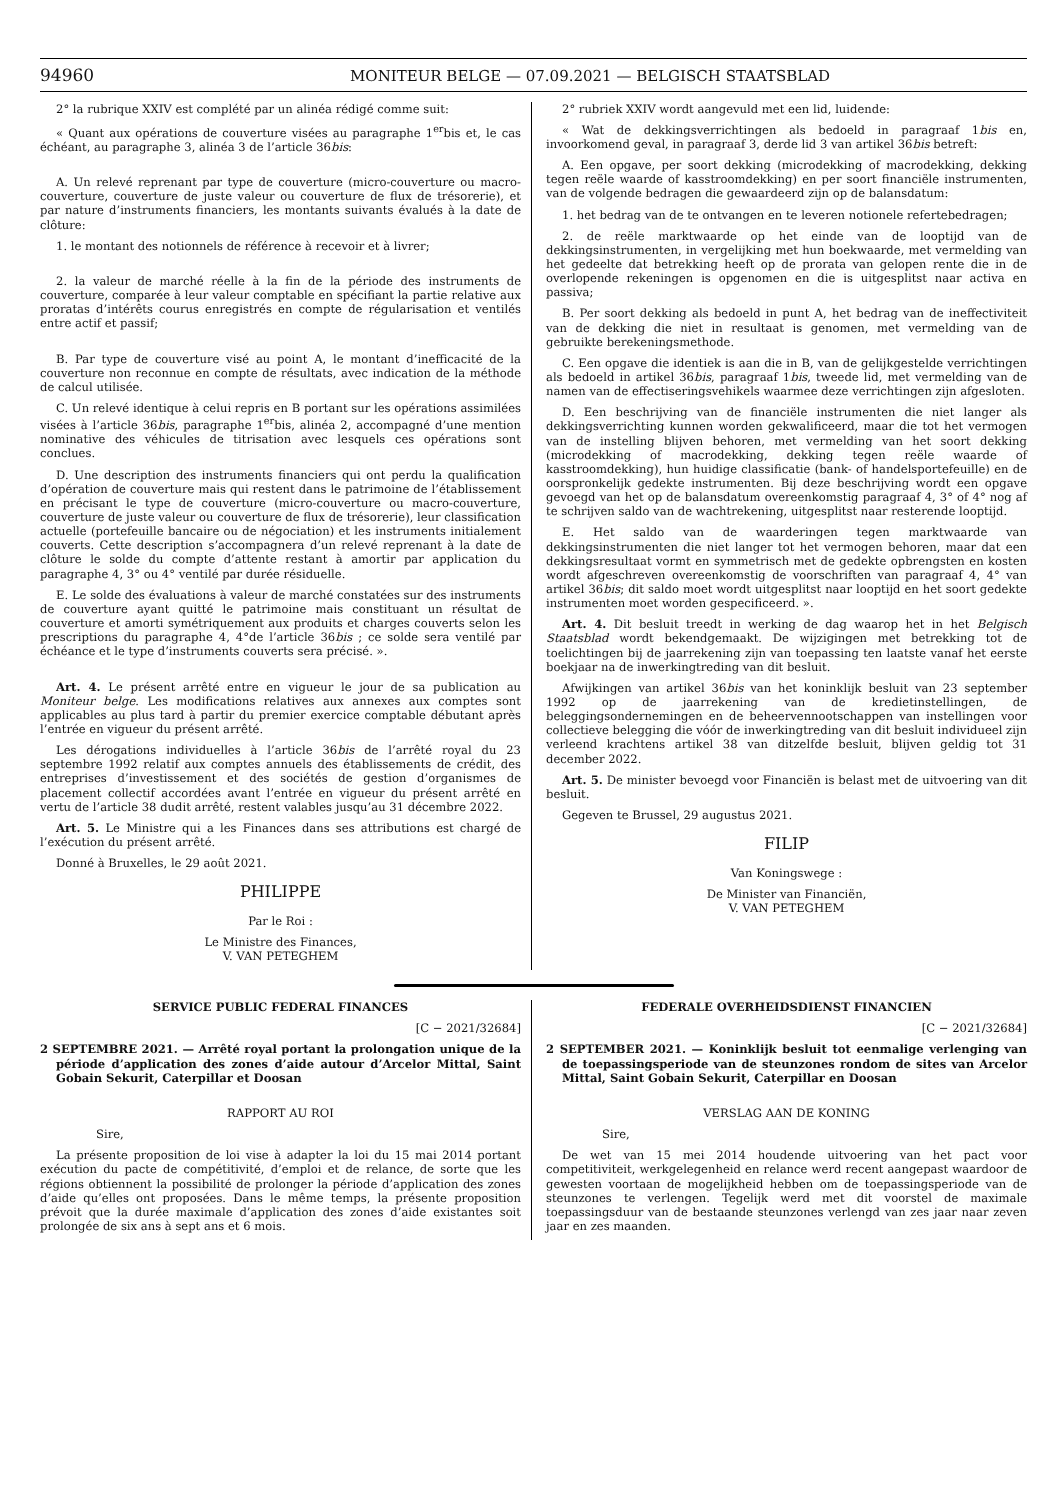94960
MONITEUR BELGE — 07.09.2021 — BELGISCH STAATSBLAD
2° la rubrique XXIV est complété par un alinéa rédigé comme suit:
« Quant aux opérations de couverture visées au paragraphe 1<sup>er</sup>bis et, le cas échéant, au paragraphe 3, alinéa 3 de l’article 36bis:
A. Un relevé reprenant par type de couverture (micro-couverture ou macro-couverture, couverture de juste valeur ou couverture de flux de trésorerie), et par nature d’instruments financiers, les montants suivants évalués à la date de clôture:
1. le montant des notionnels de référence à recevoir et à livrer;
2. la valeur de marché réelle à la fin de la période des instruments de couverture, comparée à leur valeur comptable en spécifiant la partie relative aux proratas d’intérêts courus enregistrés en compte de régularisation et ventilés entre actif et passif;
B. Par type de couverture visé au point A, le montant d’inefficacité de la couverture non reconnue en compte de résultats, avec indication de la méthode de calcul utilisée.
C. Un relevé identique à celui repris en B portant sur les opérations assimilées visées à l’article 36bis, paragraphe 1<sup>er</sup>bis, alinéa 2, accompagné d’une mention nominative des véhicules de titrisation avec lesquels ces opérations sont conclues.
D. Une description des instruments financiers qui ont perdu la qualification d’opération de couverture mais qui restent dans le patrimoine de l’établissement en précisant le type de couverture (micro-couverture ou macro-couverture, couverture de juste valeur ou couverture de flux de trésorerie), leur classification actuelle (portefeuille bancaire ou de négociation) et les instruments initialement couverts. Cette description s’accompagnera d’un relevé reprenant à la date de clôture le solde du compte d’attente restant à amortir par application du paragraphe 4, 3° ou 4° ventilé par durée résiduelle.
E. Le solde des évaluations à valeur de marché constatées sur des instruments de couverture ayant quitté le patrimoine mais constituant un résultat de couverture et amorti symétriquement aux produits et charges couverts selon les prescriptions du paragraphe 4, 4°de l’article 36bis ; ce solde sera ventilé par échéance et le type d’instruments couverts sera précisé. ».
Art. 4. Le présent arrêté entre en vigueur le jour de sa publication au Moniteur belge. Les modifications relatives aux annexes aux comptes sont applicables au plus tard à partir du premier exercice comptable débutant après l’entrée en vigueur du présent arrêté.
Les dérogations individuelles à l’article 36bis de l’arrêté royal du 23 septembre 1992 relatif aux comptes annuels des établissements de crédit, des entreprises d’investissement et des sociétés de gestion d’organismes de placement collectif accordées avant l’entrée en vigueur du présent arrêté en vertu de l’article 38 dudit arrêté, restent valables jusqu’au 31 décembre 2022.
Art. 5. Le Ministre qui a les Finances dans ses attributions est chargé de l’exécution du présent arrêté.
Donné à Bruxelles, le 29 août 2021.
PHILIPPE
Par le Roi :
Le Ministre des Finances,
V. VAN PETEGHEM
2° rubriek XXIV wordt aangevuld met een lid, luidende:
« Wat de dekkingsverrichtingen als bedoeld in paragraaf 1bis en, invoorkomend geval, in paragraaf 3, derde lid 3 van artikel 36bis betreft:
A. Een opgave, per soort dekking (microdekking of macrodekking, dekking tegen reële waarde of kasstroomdekking) en per soort financiële instrumenten, van de volgende bedragen die gewaardeerd zijn op de balansdatum:
1. het bedrag van de te ontvangen en te leveren notionele refertebedragen;
2. de reële marktwaarde op het einde van de looptijd van de dekkingsinstrumenten, in vergelijking met hun boekwaarde, met vermelding van het gedeelte dat betrekking heeft op de prorata van gelopen rente die in de overlopende rekeningen is opgenomen en die is uitgesplitst naar activa en passiva;
B. Per soort dekking als bedoeld in punt A, het bedrag van de ineffectiviteit van de dekking die niet in resultaat is genomen, met vermelding van de gebruikte berekeningsmethode.
C. Een opgave die identiek is aan die in B, van de gelijkgestelde verrichtingen als bedoeld in artikel 36bis, paragraaf 1bis, tweede lid, met vermelding van de namen van de effectiseringsvehikels waarmee deze verrichtingen zijn afgesloten.
D. Een beschrijving van de financiële instrumenten die niet langer als dekkingsverrichting kunnen worden gekwalificeerd, maar die tot het vermogen van de instelling blijven behoren, met vermelding van het soort dekking (microdekking of macrodekking, dekking tegen reële waarde of kasstroomdekking), hun huidige classificatie (bank- of handelsportefeuille) en de oorspronkelijk gedekte instrumenten. Bij deze beschrijving wordt een opgave gevoegd van het op de balansdatum overeenkomstig paragraaf 4, 3° of 4° nog af te schrijven saldo van de wachtrekening, uitgesplitst naar resterende looptijd.
E. Het saldo van de waarderingen tegen marktwaarde van dekkingsinstrumenten die niet langer tot het vermogen behoren, maar dat een dekkingsresultaat vormt en symmetrisch met de gedekte opbrengsten en kosten wordt afgeschreven overeenkomstig de voorschriften van paragraaf 4, 4° van artikel 36bis; dit saldo moet wordt uitgesplitst naar looptijd en het soort gedekte instrumenten moet worden gespecificeerd. ».
Art. 4. Dit besluit treedt in werking de dag waarop het in het Belgisch Staatsblad wordt bekendgemaakt. De wijzigingen met betrekking tot de toelichtingen bij de jaarrekening zijn van toepassing ten laatste vanaf het eerste boekjaar na de inwerkingtreding van dit besluit.
Afwijkingen van artikel 36bis van het koninklijk besluit van 23 september 1992 op de jaarrekening van de kredietinstellingen, de beleggingsondernemingen en de beheervennootschappen van instellingen voor collectieve belegging die vóór de inwerkingtreding van dit besluit individueel zijn verleend krachtens artikel 38 van ditzelfde besluit, blijven geldig tot 31 december 2022.
Art. 5. De minister bevoegd voor Financiën is belast met de uitvoering van dit besluit.
Gegeven te Brussel, 29 augustus 2021.
FILIP
Van Koningswege :
De Minister van Financiën,
V. VAN PETEGHEM
SERVICE PUBLIC FEDERAL FINANCES
[C − 2021/32684]
2 SEPTEMBRE 2021. — Arrêté royal portant la prolongation unique de la période d’application des zones d’aide autour d’Arcelor Mittal, Saint Gobain Sekurit, Caterpillar et Doosan
RAPPORT AU ROI
Sire,
La présente proposition de loi vise à adapter la loi du 15 mai 2014 portant exécution du pacte de compétitivité, d’emploi et de relance, de sorte que les régions obtiennent la possibilité de prolonger la période d’application des zones d’aide qu’elles ont proposées. Dans le même temps, la présente proposition prévoit que la durée maximale d’application des zones d’aide existantes soit prolongée de six ans à sept ans et 6 mois.
FEDERALE OVERHEIDSDIENST FINANCIEN
[C − 2021/32684]
2 SEPTEMBER 2021. — Koninklijk besluit tot eenmalige verlenging van de toepassingsperiode van de steunzones rondom de sites van Arcelor Mittal, Saint Gobain Sekurit, Caterpillar en Doosan
VERSLAG AAN DE KONING
Sire,
De wet van 15 mei 2014 houdende uitvoering van het pact voor competitiviteit, werkgelegenheid en relance werd recent aangepast waardoor de gewesten voortaan de mogelijkheid hebben om de toepassingsperiode van de steunzones te verlengen. Tegelijk werd met dit voorstel de maximale toepassingsduur van de bestaande steunzones verlengd van zes jaar naar zeven jaar en zes maanden.